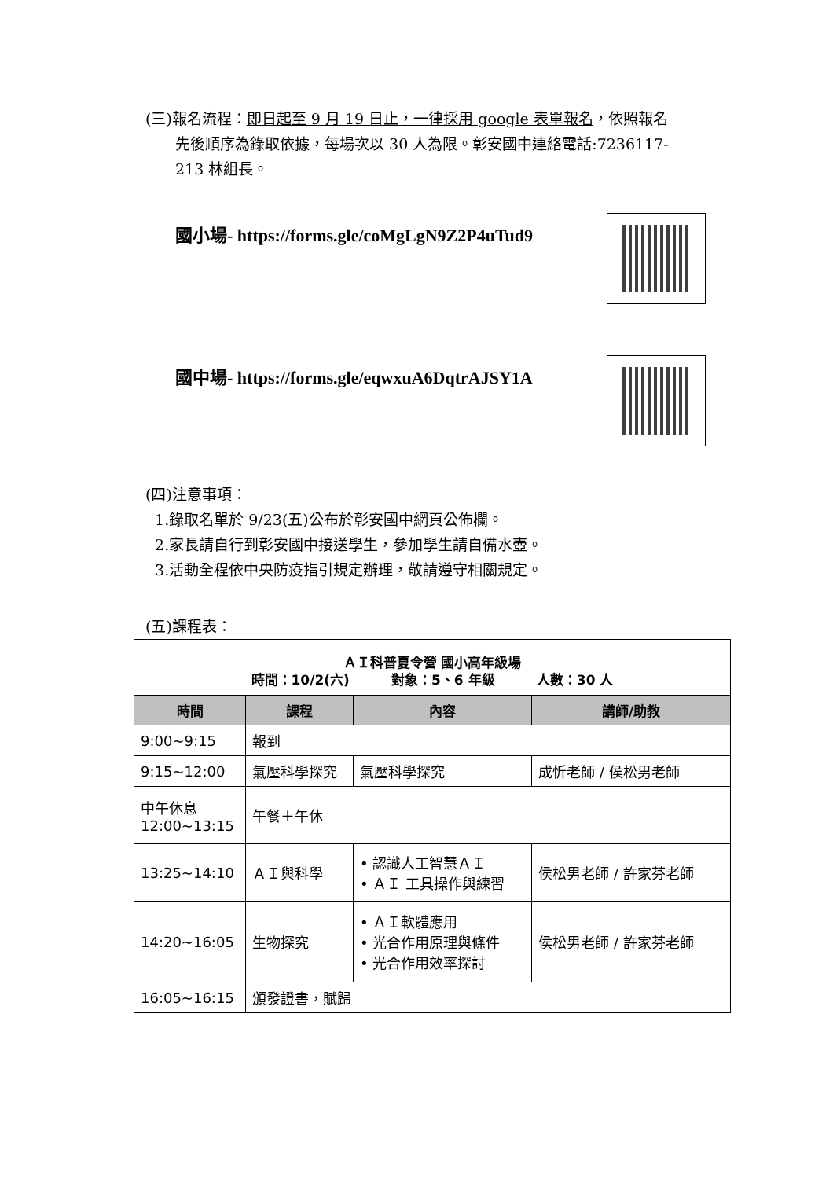(三)報名流程：即日起至 9 月 19 日止，一律採用 google 表單報名，依照報名
先後順序為錄取依據，每場次以 30 人為限。彰安國中連絡電話:7236117-
213 林組長。
國小場- https://forms.gle/coMgLgN9Z2P4uTud9
國中場- https://forms.gle/eqwxuA6DqtrAJSY1A
(四)注意事項：
1.錄取名單於 9/23(五)公布於彰安國中網頁公佈欄。
2.家長請自行到彰安國中接送學生，參加學生請自備水壺。
3.活動全程依中央防疫指引規定辦理，敬請遵守相關規定。
(五)課程表：
| ＡＩ科普夏令營 國小高年級場 時間：10/2(六) 對象：5、6 年級 人數：30 人 | | | |
| 時間 | 課程 | 內容 | 講師/助教 |
| 9:00~9:15 | 報到 | | |
| 9:15~12:00 | 氣壓科學探究 | 氣壓科學探究 | 成忻老師 / 侯松男老師 |
| 中午休息 12:00~13:15 | 午餐＋午休 | | |
| 13:25~14:10 | ＡＩ與科學 | • 認識人工智慧ＡＩ • ＡＩ 工具操作與練習 | 侯松男老師 / 許家芬老師 |
| 14:20~16:05 | 生物探究 | • ＡＩ軟體應用 • 光合作用原理與條件 • 光合作用效率探討 | 侯松男老師 / 許家芬老師 |
| 16:05~16:15 | 頒發證書，賦歸 | | |